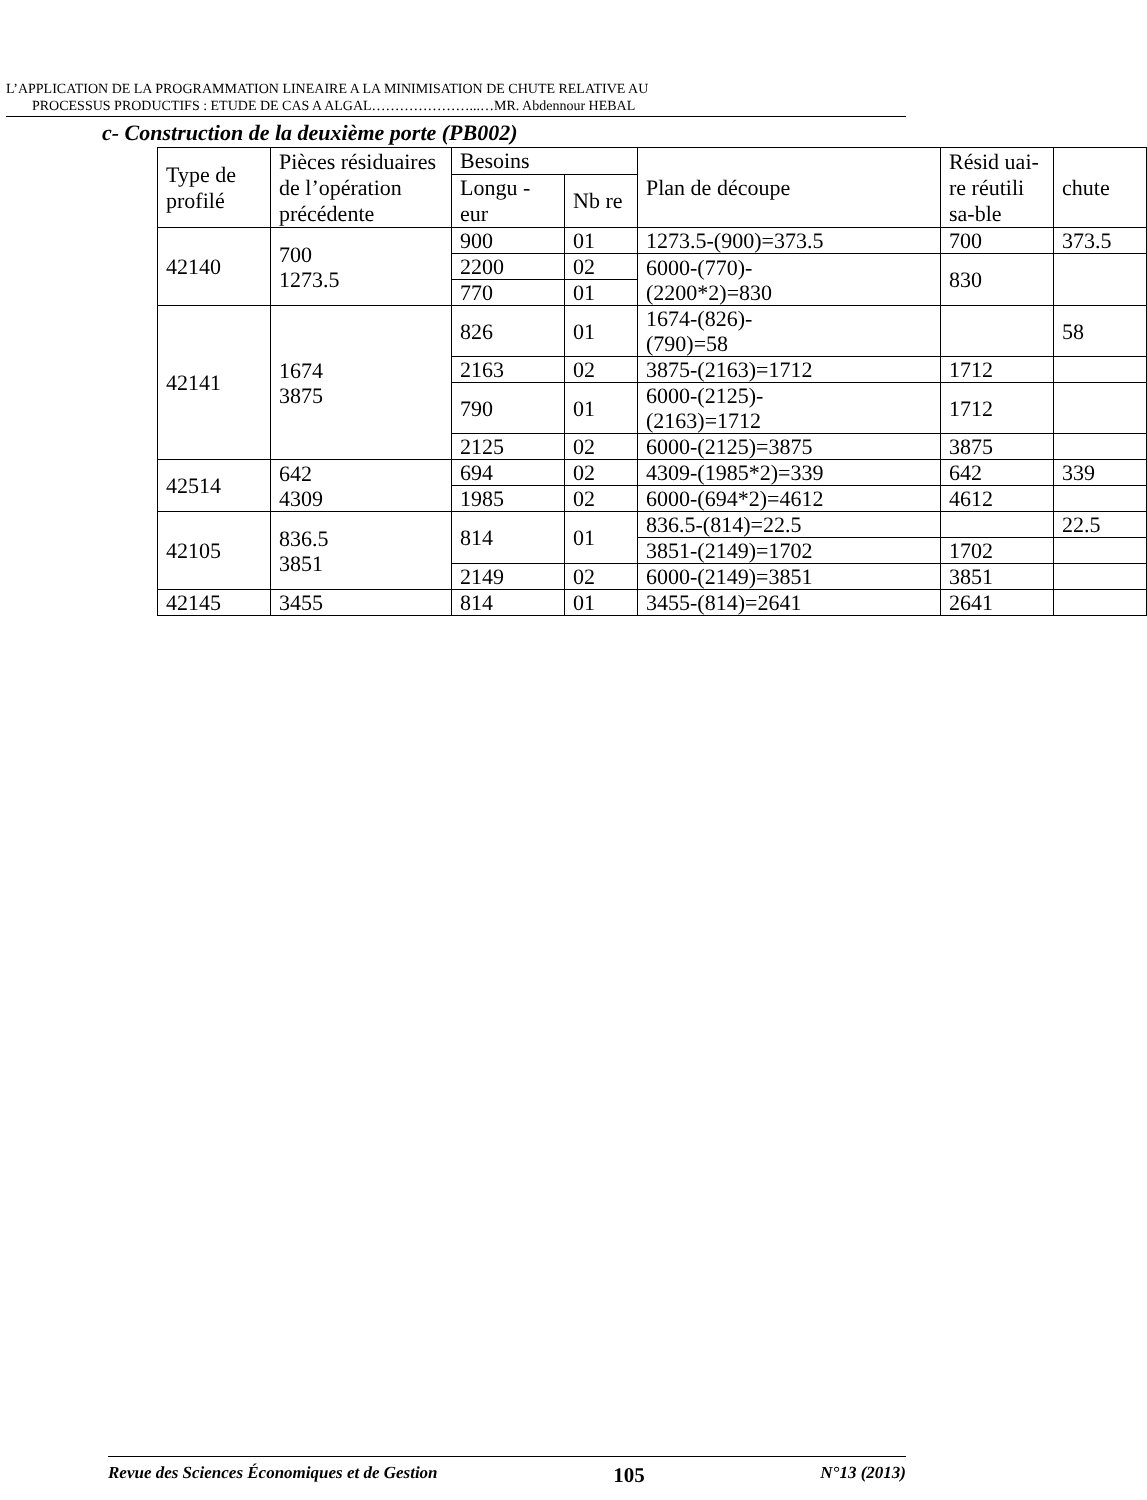L’APPLICATION DE LA PROGRAMMATION LINEAIRE A LA MINIMISATION DE CHUTE RELATIVE AU
PROCESSUS PRODUCTIFS : ETUDE DE CAS A ALGAL…………………...…MR. Abdennour HEBAL
c- Construction de la deuxième porte (PB002)
| Type de profilé | Pièces résiduaires de l’opération précédente | Besoins | | Plan de découpe | Résid uai-re réutili sa-ble | chute |
| --- | --- | --- | --- | --- | --- | --- |
| | | Longu -eur | Nb re | | | |
| 42140 | 700 1273.5 | 900 | 01 | 1273.5-(900)=373.5 | 700 | 373.5 |
| | | 2200 | 02 | 6000-(770)- (2200*2)=830 | 830 | |
| | | 770 | 01 | | | |
| 42141 | 1674 3875 | 826 | 01 | 1674-(826)- (790)=58 | | 58 |
| | | 2163 | 02 | 3875-(2163)=1712 | 1712 | |
| | | 790 | 01 | 6000-(2125)- (2163)=1712 | 1712 | |
| | | 2125 | 02 | 6000-(2125)=3875 | 3875 | |
| 42514 | 642 4309 | 694 | 02 | 4309-(1985*2)=339 | 642 | 339 |
| | | 1985 | 02 | 6000-(694*2)=4612 | 4612 | |
| 42105 | 836.5 3851 | 814 | 01 | 836.5-(814)=22.5 | | 22.5 |
| | | | | 3851-(2149)=1702 | 1702 | |
| | | 2149 | 02 | 6000-(2149)=3851 | 3851 | |
| 42145 | 3455 | 814 | 01 | 3455-(814)=2641 | 2641 | |
Revue des Sciences Économiques et de Gestion 105 N°13 (2013)